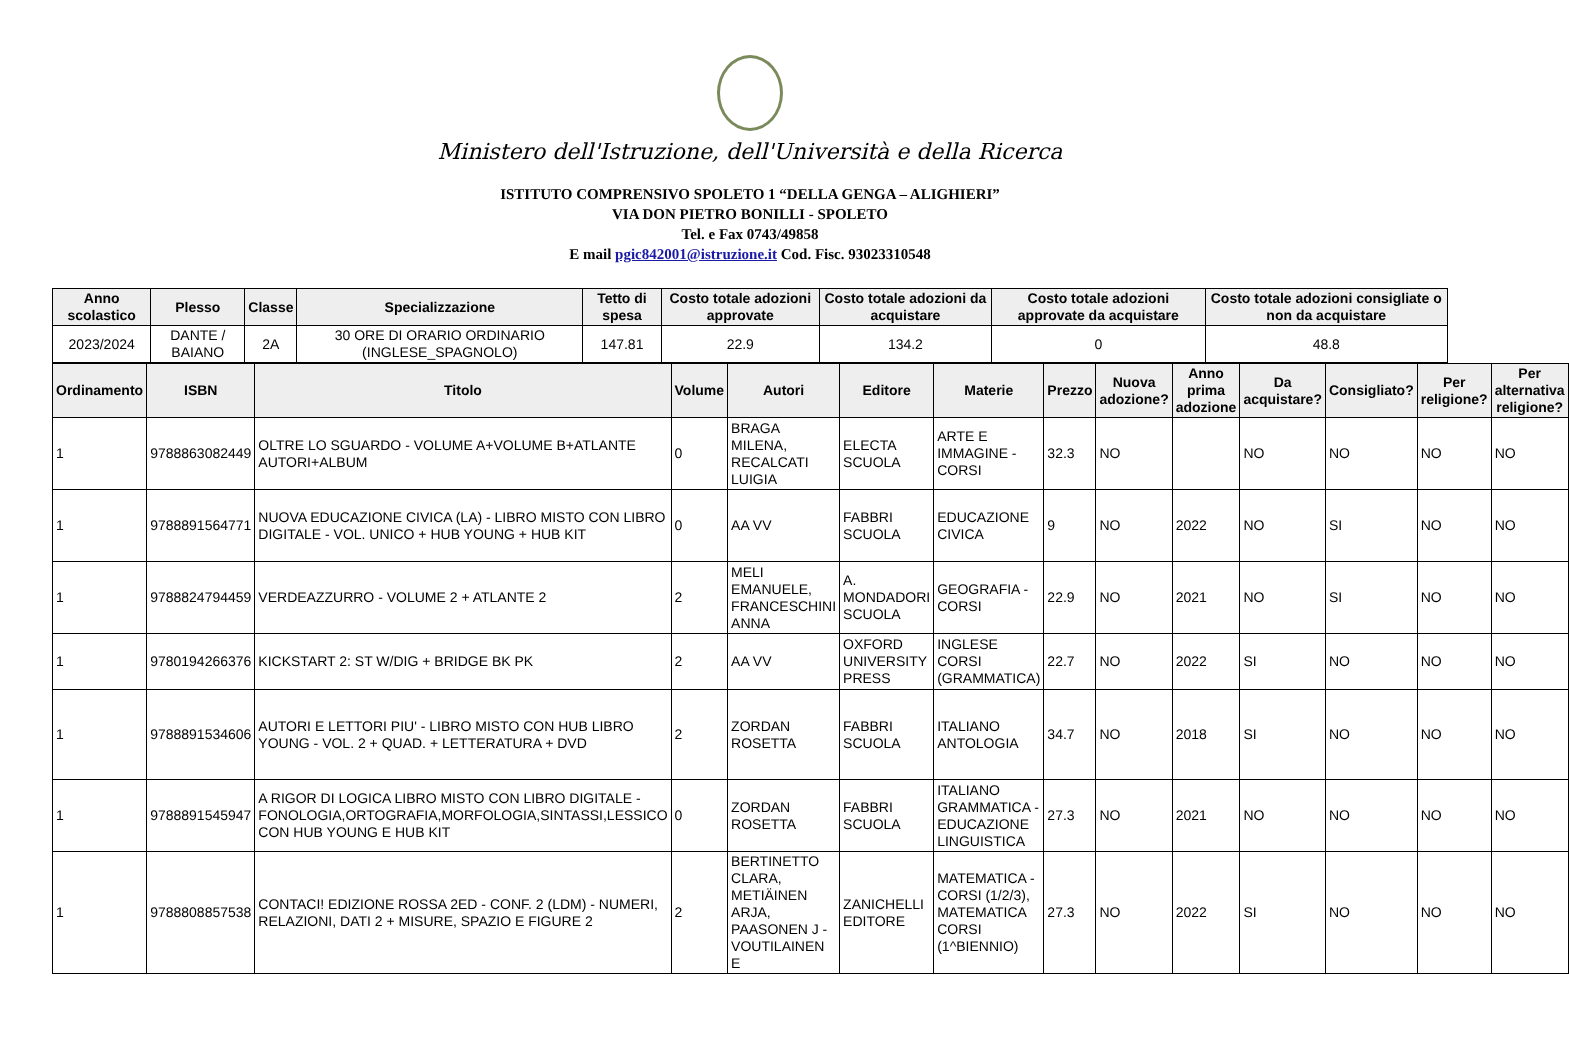Ministero dell'Istruzione, dell'Università e della Ricerca
ISTITUTO COMPRENSIVO SPOLETO 1 “DELLA GENGA – ALIGHIERI”
VIA DON PIETRO BONILLI - SPOLETO
Tel. e Fax 0743/49858
E mail pgic842001@istruzione.it Cod. Fisc. 93023310548
| Anno scolastico | Plesso | Classe | Specializzazione | Tetto di spesa | Costo totale adozioni approvate | Costo totale adozioni da acquistare | Costo totale adozioni approvate da acquistare | Costo totale adozioni consigliate o non da acquistare |
| --- | --- | --- | --- | --- | --- | --- | --- | --- |
| 2023/2024 | DANTE / BAIANO | 2A | 30 ORE DI ORARIO ORDINARIO (INGLESE_SPAGNOLO) | 147.81 | 22.9 | 134.2 | 0 | 48.8 |
| Ordinamento | ISBN | Titolo | Volume | Autori | Editore | Materie | Prezzo | Nuova adozione? | Anno prima adozione | Da acquistare? | Consigliato? | Per religione? | Per alternativa religione? |
| --- | --- | --- | --- | --- | --- | --- | --- | --- | --- | --- | --- | --- | --- |
| 1 | 9788863082449 | OLTRE LO SGUARDO - VOLUME A+VOLUME B+ATLANTE AUTORI+ALBUM | 0 | BRAGA MILENA, RECALCATI LUIGIA | ELECTA SCUOLA | ARTE E IMMAGINE - CORSI | 32.3 | NO | | NO | NO | NO | NO |
| 1 | 9788891564771 | NUOVA EDUCAZIONE CIVICA (LA) - LIBRO MISTO CON LIBRO DIGITALE - VOL. UNICO + HUB YOUNG + HUB KIT | 0 | AA VV | FABBRI SCUOLA | EDUCAZIONE CIVICA | 9 | NO | 2022 | NO | SI | NO | NO |
| 1 | 9788824794459 | VERDEAZZURRO - VOLUME 2 + ATLANTE 2 | 2 | MELI EMANUELE, FRANCESCHINI ANNA | A. MONDADORI SCUOLA | GEOGRAFIA - CORSI | 22.9 | NO | 2021 | NO | SI | NO | NO |
| 1 | 9780194266376 | KICKSTART 2: ST W/DIG + BRIDGE BK PK | 2 | AA VV | OXFORD UNIVERSITY PRESS | INGLESE CORSI (GRAMMATICA) | 22.7 | NO | 2022 | SI | NO | NO | NO |
| 1 | 9788891534606 | AUTORI E LETTORI PIU' - LIBRO MISTO CON HUB LIBRO YOUNG - VOL. 2 + QUAD. + LETTERATURA + DVD | 2 | ZORDAN ROSETTA | FABBRI SCUOLA | ITALIANO ANTOLOGIA | 34.7 | NO | 2018 | SI | NO | NO | NO |
| 1 | 9788891545947 | A RIGOR DI LOGICA LIBRO MISTO CON LIBRO DIGITALE - FONOLOGIA,ORTOGRAFIA,MORFOLOGIA,SINTASSI,LESSICO CON HUB YOUNG E HUB KIT | 0 | ZORDAN ROSETTA | FABBRI SCUOLA | ITALIANO GRAMMATICA - EDUCAZIONE LINGUISTICA | 27.3 | NO | 2021 | NO | NO | NO | NO |
| 1 | 9788808857538 | CONTACI! EDIZIONE ROSSA 2ED - CONF. 2 (LDM) - NUMERI, RELAZIONI, DATI 2 + MISURE, SPAZIO E FIGURE 2 | 2 | BERTINETTO CLARA, METIÄINEN ARJA, PAASONEN J - VOUTILAINEN E | ZANICHELLI EDITORE | MATEMATICA - CORSI (1/2/3), MATEMATICA CORSI (1^BIENNIO) | 27.3 | NO | 2022 | SI | NO | NO | NO |